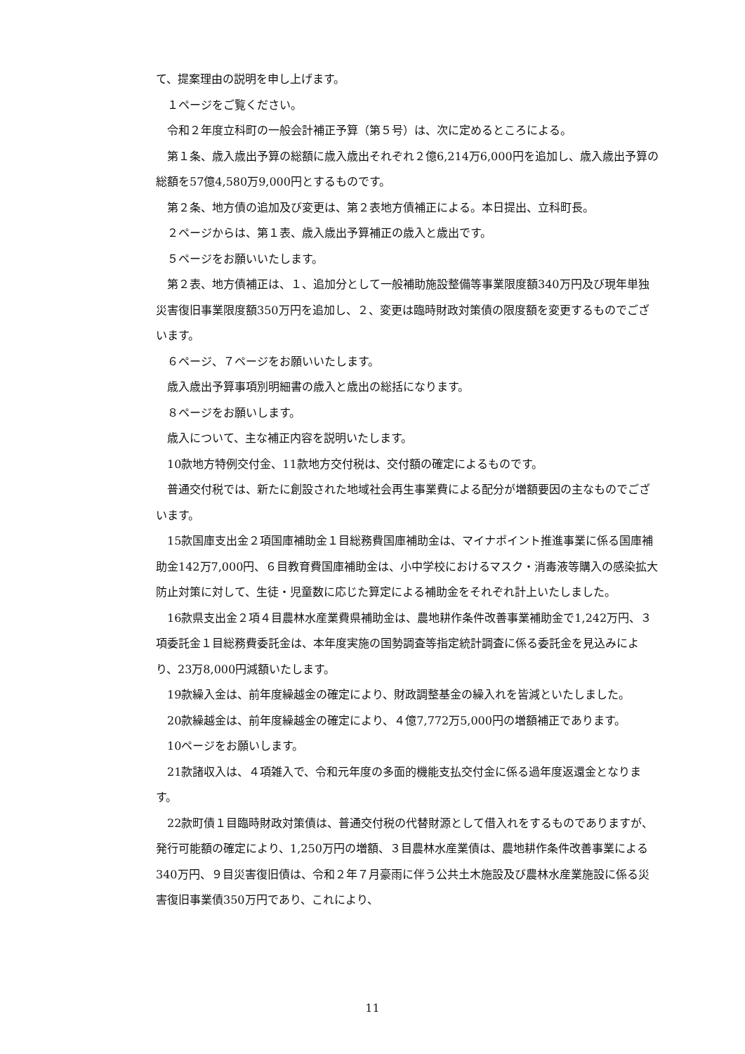て、提案理由の説明を申し上げます。
１ページをご覧ください。
令和２年度立科町の一般会計補正予算（第５号）は、次に定めるところによる。
第１条、歳入歳出予算の総額に歳入歳出それぞれ２億6,214万6,000円を追加し、歳入歳出予算の総額を57億4,580万9,000円とするものです。
第２条、地方債の追加及び変更は、第２表地方債補正による。本日提出、立科町長。
２ページからは、第１表、歳入歳出予算補正の歳入と歳出です。
５ページをお願いいたします。
第２表、地方債補正は、１、追加分として一般補助施設整備等事業限度額340万円及び現年単独災害復旧事業限度額350万円を追加し、２、変更は臨時財政対策債の限度額を変更するものでございます。
６ページ、７ページをお願いいたします。
歳入歳出予算事項別明細書の歳入と歳出の総括になります。
８ページをお願いします。
歳入について、主な補正内容を説明いたします。
10款地方特例交付金、11款地方交付税は、交付額の確定によるものです。
普通交付税では、新たに創設された地域社会再生事業費による配分が増額要因の主なものでございます。
15款国庫支出金２項国庫補助金１目総務費国庫補助金は、マイナポイント推進事業に係る国庫補助金142万7,000円、６目教育費国庫補助金は、小中学校におけるマスク・消毒液等購入の感染拡大防止対策に対して、生徒・児童数に応じた算定による補助金をそれぞれ計上いたしました。
16款県支出金２項４目農林水産業費県補助金は、農地耕作条件改善事業補助金で1,242万円、３項委託金１目総務費委託金は、本年度実施の国勢調査等指定統計調査に係る委託金を見込みにより、23万8,000円減額いたします。
19款繰入金は、前年度繰越金の確定により、財政調整基金の繰入れを皆減といたしました。
20款繰越金は、前年度繰越金の確定により、４億7,772万5,000円の増額補正であります。
10ページをお願いします。
21款諸収入は、４項雑入で、令和元年度の多面的機能支払交付金に係る過年度返還金となります。
22款町債１目臨時財政対策債は、普通交付税の代替財源として借入れをするものでありますが、発行可能額の確定により、1,250万円の増額、３目農林水産業債は、農地耕作条件改善事業による340万円、９目災害復旧債は、令和２年７月豪雨に伴う公共土木施設及び農林水産業施設に係る災害復旧事業債350万円であり、これにより、
11